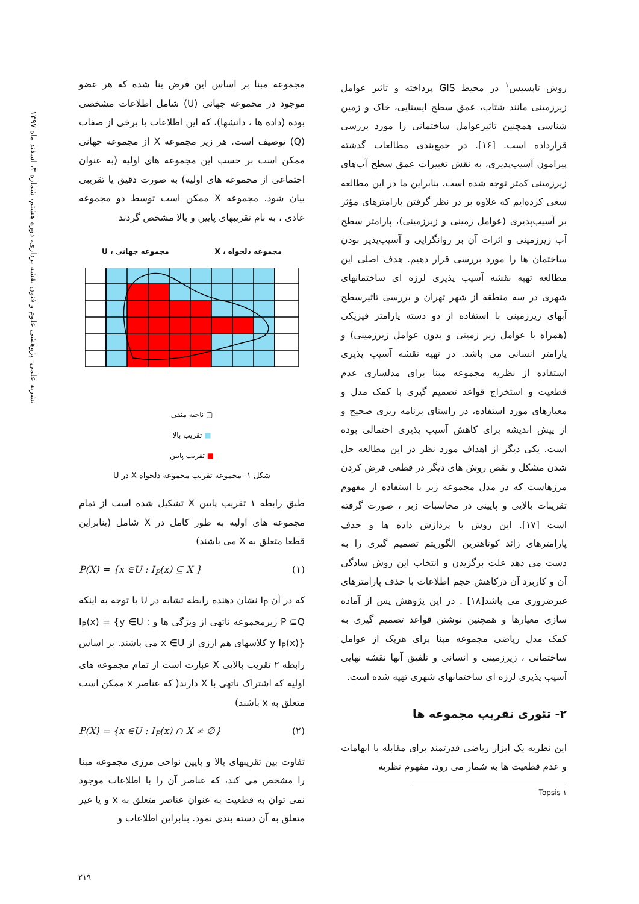نشریه علمی- پژوهشی علوم و فنون نقشه برداری، دوره هشتم، شماره ۳، اسفند ماه ۱۳۹۷
روش تاپسیس<sup>۱</sup> در محیط GIS پرداخته و تاثیر عوامل زیرزمینی مانند شتاب، عمق سطح ایستایی، خاک و زمین شناسی همچنین تاثیرعوامل ساختمانی را مورد بررسی قرارداده است. [۱۶]. در جمع‌بندی مطالعات گذشته پیرامون آسیب‌پذیری، به نقش تغییرات عمق سطح آب‌های زیرزمینی کمتر توجه شده است. بنابراین ما در این مطالعه سعی کرده‌ایم که علاوه بر در نظر گرفتن پارامترهای مؤثر بر آسیب‌پذیری (عوامل زمینی و زیرزمینی)، پارامتر سطح آب زیرزمینی و اثرات آن بر روانگرایی و آسیب‌پذیر بودن ساختمان ها را مورد بررسی قرار دهیم. هدف اصلی این مطالعه تهیه نقشه آسیب پذیری لرزه ای ساختمانهای شهری در سه منطقه از شهر تهران و بررسی تاثیرسطح آبهای زیرزمینی با استفاده از دو دسته پارامتر فیزیکی (همراه با عوامل زیر زمینی و بدون عوامل زیرزمینی) و پارامتر انسانی می باشد. در تهیه نقشه آسیب پذیری استفاده از نظریه مجموعه مبنا برای مدلسازی عدم قطعیت و استخراج قواعد تصمیم گیری با کمک مدل و معیارهای مورد استفاده، در راستای برنامه ریزی صحیح و از پیش اندیشه برای کاهش آسیب پذیری احتمالی بوده است. یکی دیگر از اهداف مورد نظر در این مطالعه حل شدن مشکل و نقص روش های دیگر در قطعی فرض کردن مرزهاست که در مدل مجموعه زبر با استفاده از مفهوم تقریبات بالایی و پایینی در محاسبات زبر ، صورت گرفته است [۱۷]. این روش با پردازش داده ها و حذف پارامترهای زائد کوتاهترین الگوریتم تصمیم گیری را به دست می دهد علت برگزیدن و انتخاب این روش سادگی آن و کاربرد آن درکاهش حجم اطلاعات با حذف پارامترهای غیرضروری می باشد[۱۸] . در این پژوهش پس از آماده سازی معیارها و همچنین نوشتن قواعد تصمیم گیری به کمک مدل ریاضی مجموعه مبنا برای هریک از عوامل ساختمانی ، زیرزمینی و انسانی و تلفیق آنها نقشه نهایی آسیب پذیری لرزه ای ساختمانهای شهری تهیه شده است.
۲- تئوری تقریب مجموعه ها
این نظریه یک ابزار ریاضی قدرتمند برای مقابله با ابهامات و عدم قطعیت ها به شمار می رود. مفهوم نظریه
۱ Topsis
مجموعه مبنا بر اساس این فرض بنا شده که هر عضو موجود در مجموعه جهانی (U) شامل اطلاعات مشخصی بوده (داده ها ، دانشها)، که این اطلاعات با برخی از صفات (Q) توصیف است. هر زیر مجموعه X از مجموعه جهانی ممکن است بر حسب این مجموعه های اولیه (به عنوان اجتماعی از مجموعه های اولیه) به صورت دقیق یا تقریبی بیان شود. مجموعه X ممکن است توسط دو مجموعه عادی ، به نام تقریبهای پایین و بالا مشخص گردند
مجموعه دلخواه ، X مجموعه جهانی ، U
▢ ناحیه منفی
■ تقریب بالا
■ تقریب پایین
شکل ۱- مجموعه تقریب مجموعه دلخواه X در U
طبق رابطه ۱ تقریب پایین X تشکیل شده است از تمام مجموعه های اولیه به طور کامل در X شامل (بنابراین قطعا متعلق به X می باشند)
P(X) = {x ∈U : I<sub>P</sub>(x) ⊆ X } (۱)
که در آن I<sub>P</sub> نشان دهنده رابطه تشابه در U با توجه به اینکه P ⊆Q زیرمجموعه ناتهی از ویژگی ها و I<sub>P</sub>(x) = {y ∈U : y I<sub>P</sub>(x)} کلاسهای هم ارزی از x ∈U می باشند. بر اساس رابطه ۲ تقریب بالایی X عبارت است از تمام مجموعه های اولیه که اشتراک ناتهی با X دارند( که عناصر x ممکن است متعلق به x باشند)
P(X) = {x ∈U : I<sub>P</sub>(x) ∩ X ≠ ∅} (۲)
تفاوت بین تقریبهای بالا و پایین نواحی مرزی مجموعه مبنا را مشخص می کند، که عناصر آن را با اطلاعات موجود نمی توان به قطعیت به عنوان عناصر متعلق به x و یا غیر متعلق به آن دسته بندی نمود. بنابراین اطلاعات و
۲۱۹